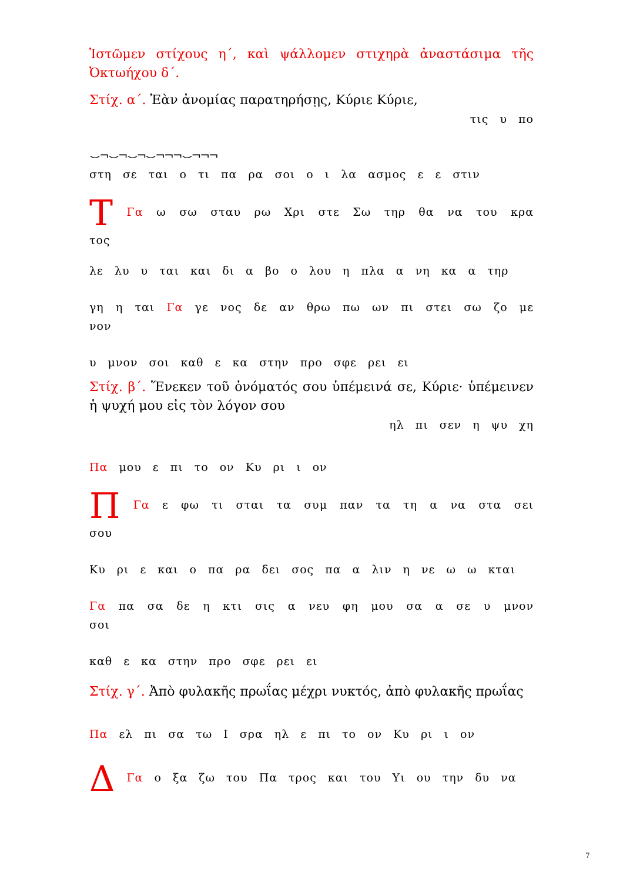Ἱστῶμεν στίχους η΄, καὶ ψάλλομεν στιχηρὰ ἀναστάσιμα τῆς Ὀκτωήχου δ΄.
Στίχ. α΄. Ἐὰν ἀνομίας παρατηρήσῃς, Κύριε Κύριε,
τις υ πο
⌣¬⌣¬⌣¬⌣¬¬¬⌣¬¬¬
στη σε ται ο τι πα ρα σοι ο ι λα ασμος ε ε στιν
Τ Γα ω σω σταυ ρω Χρι στε Σω τηρ θα να του κρα τος
λε λυ υ ται και δι α βο ο λου η πλα α νη κα α τηρ
γη η ται Γα γε νος δε αν θρω πω ων πι στει σω ζο με νον
υ μνον σοι καθ ε κα στην προ σφε ρει ει
Στίχ. β΄. Ἕνεκεν τοῦ ὀνόματός σου ὑπέμεινά σε, Κύριε· ὑπέμεινεν ἡ ψυχή μου εἰς τὸν λόγον σου
ηλ πι σεν η ψυ χη
Πα μου ε πι το ον Κυ ρι ι ον
Π Γα ε φω τι σται τα συμ παν τα τη α να στα σει σου
Κυ ρι ε και ο πα ρα δει σος πα α λιν η νε ω ω κται
Γα πα σα δε η κτι σις α νευ φη μου σα α σε υ μνον σοι
καθ ε κα στην προ σφε ρει ει
Στίχ. γ΄. Ἀπὸ φυλακῆς πρωΐας μέχρι νυκτός, ἀπὸ φυλακῆς πρωΐας
Πα ελ πι σα τω Ι σρα ηλ ε πι το ον Κυ ρι ι ον
Δ Γα ο ξα ζω του Πα τρος και του Υι ου την δυ να
7